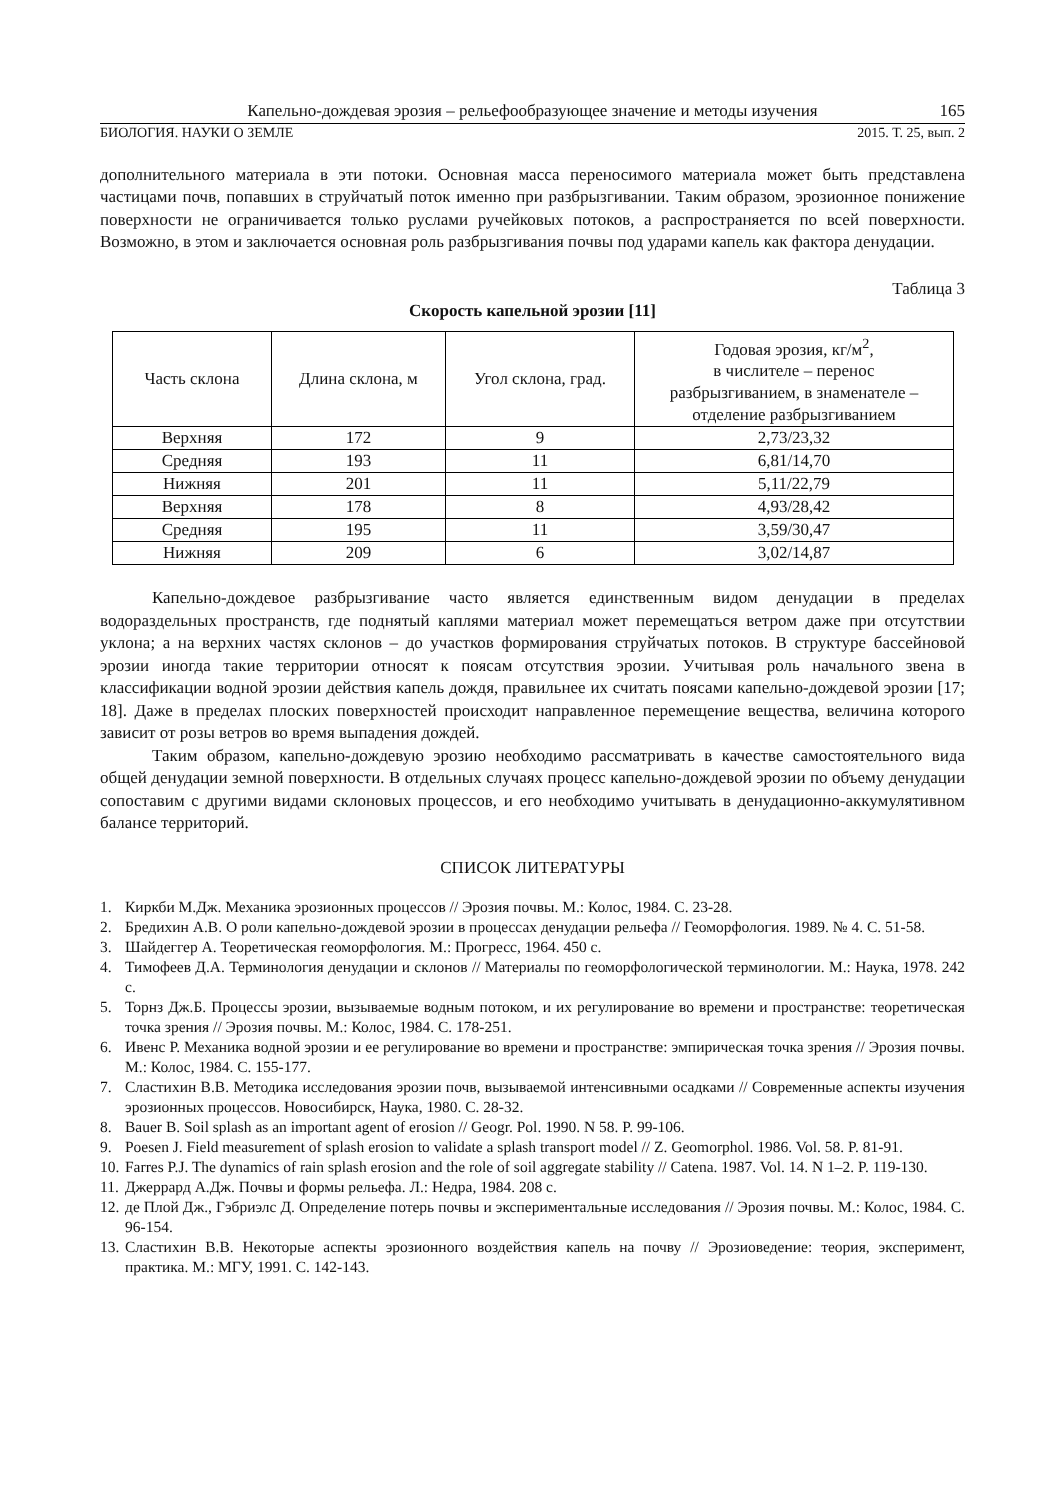Капельно-дождевая эрозия – рельефообразующее значение и методы изучения 165
БИОЛОГИЯ. НАУКИ О ЗЕМЛЕ 2015. Т. 25, вып. 2
дополнительного материала в эти потоки. Основная масса переносимого материала может быть представлена частицами почв, попавших в струйчатый поток именно при разбрызгивании. Таким образом, эрозионное понижение поверхности не ограничивается только руслами ручейковых потоков, а распространяется по всей поверхности. Возможно, в этом и заключается основная роль разбрызгивания почвы под ударами капель как фактора денудации.
Таблица 3
Скорость капельной эрозии [11]
| Часть склона | Длина склона, м | Угол склона, град. | Годовая эрозия, кг/м<sup>2</sup>, в числителе – перенос разбрызгиванием, в знаменателе – отделение разбрызгиванием |
| --- | --- | --- | --- |
| Верхняя | 172 | 9 | 2,73/23,32 |
| Средняя | 193 | 11 | 6,81/14,70 |
| Нижняя | 201 | 11 | 5,11/22,79 |
| Верхняя | 178 | 8 | 4,93/28,42 |
| Средняя | 195 | 11 | 3,59/30,47 |
| Нижняя | 209 | 6 | 3,02/14,87 |
Капельно-дождевое разбрызгивание часто является единственным видом денудации в пределах водораздельных пространств, где поднятый каплями материал может перемещаться ветром даже при отсутствии уклона; а на верхних частях склонов – до участков формирования струйчатых потоков. В структуре бассейновой эрозии иногда такие территории относят к поясам отсутствия эрозии. Учитывая роль начального звена в классификации водной эрозии действия капель дождя, правильнее их считать поясами капельно-дождевой эрозии [17; 18]. Даже в пределах плоских поверхностей происходит направленное перемещение вещества, величина которого зависит от розы ветров во время выпадения дождей.
Таким образом, капельно-дождевую эрозию необходимо рассматривать в качестве самостоятельного вида общей денудации земной поверхности. В отдельных случаях процесс капельно-дождевой эрозии по объему денудации сопоставим с другими видами склоновых процессов, и его необходимо учитывать в денудационно-аккумулятивном балансе территорий.
СПИСОК ЛИТЕРАТУРЫ
1. Киркби М.Дж. Механика эрозионных процессов // Эрозия почвы. М.: Колос, 1984. С. 23-28.
2. Бредихин А.В. О роли капельно-дождевой эрозии в процессах денудации рельефа // Геоморфология. 1989. № 4. С. 51-58.
3. Шайдеггер А. Теоретическая геоморфология. М.: Прогресс, 1964. 450 с.
4. Тимофеев Д.А. Терминология денудации и склонов // Материалы по геоморфологической терминологии. М.: Наука, 1978. 242 с.
5. Торнз Дж.Б. Процессы эрозии, вызываемые водным потоком, и их регулирование во времени и пространстве: теоретическая точка зрения // Эрозия почвы. М.: Колос, 1984. С. 178-251.
6. Ивенс Р. Механика водной эрозии и ее регулирование во времени и пространстве: эмпирическая точка зрения // Эрозия почвы. М.: Колос, 1984. С. 155-177.
7. Сластихин В.В. Методика исследования эрозии почв, вызываемой интенсивными осадками // Современные аспекты изучения эрозионных процессов. Новосибирск, Наука, 1980. С. 28-32.
8. Bauer B. Soil splash as an important agent of erosion // Geogr. Pol. 1990. N 58. P. 99-106.
9. Poesen J. Field measurement of splash erosion to validate a splash transport model // Z. Geomorphol. 1986. Vol. 58. P. 81-91.
10. Farres P.J. The dynamics of rain splash erosion and the role of soil aggregate stability // Catena. 1987. Vol. 14. N 1–2. P. 119-130.
11. Джеррард А.Дж. Почвы и формы рельефа. Л.: Недра, 1984. 208 с.
12. де Плой Дж., Гэбриэлс Д. Определение потерь почвы и экспериментальные исследования // Эрозия почвы. М.: Колос, 1984. С. 96-154.
13. Сластихин В.В. Некоторые аспекты эрозионного воздействия капель на почву // Эрозиоведение: теория, эксперимент, практика. М.: МГУ, 1991. С. 142-143.